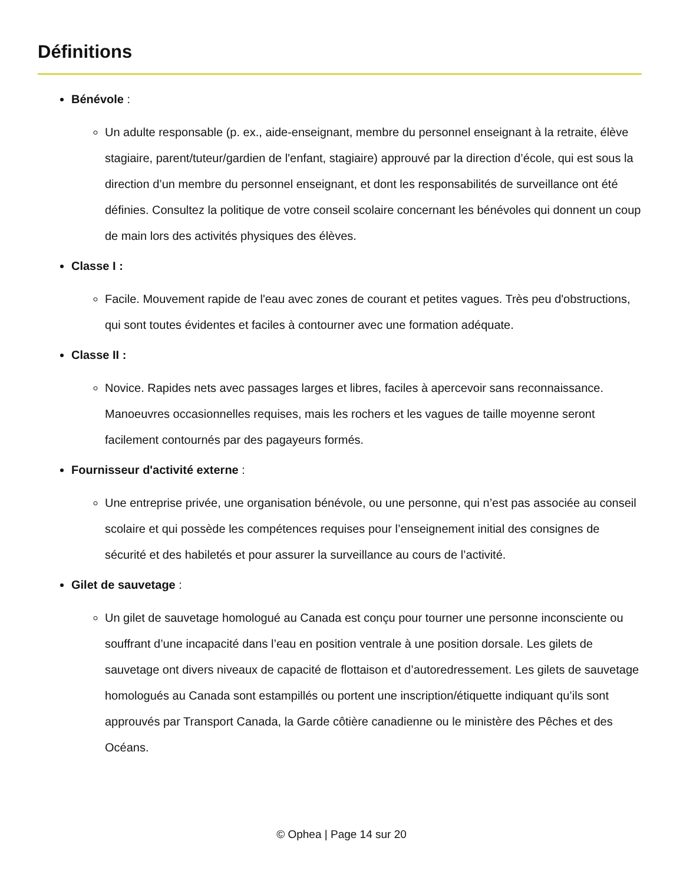Définitions
Bénévole :
Un adulte responsable (p. ex., aide-enseignant, membre du personnel enseignant à la retraite, élève stagiaire, parent/tuteur/gardien de l'enfant, stagiaire) approuvé par la direction d’école, qui est sous la direction d’un membre du personnel enseignant, et dont les responsabilités de surveillance ont été définies. Consultez la politique de votre conseil scolaire concernant les bénévoles qui donnent un coup de main lors des activités physiques des élèves.
Classe I :
Facile. Mouvement rapide de l'eau avec zones de courant et petites vagues. Très peu d'obstructions, qui sont toutes évidentes et faciles à contourner avec une formation adéquate.
Classe II :
Novice. Rapides nets avec passages larges et libres, faciles à apercevoir sans reconnaissance. Manoeuvres occasionnelles requises, mais les rochers et les vagues de taille moyenne seront facilement contournés par des pagayeurs formés.
Fournisseur d'activité externe :
Une entreprise privée, une organisation bénévole, ou une personne, qui n’est pas associée au conseil scolaire et qui possède les compétences requises pour l’enseignement initial des consignes de sécurité et des habiletés et pour assurer la surveillance au cours de l’activité.
Gilet de sauvetage :
Un gilet de sauvetage homologué au Canada est conçu pour tourner une personne inconsciente ou souffrant d’une incapacité dans l’eau en position ventrale à une position dorsale. Les gilets de sauvetage ont divers niveaux de capacité de flottaison et d’autoredressement. Les gilets de sauvetage homologués au Canada sont estampillés ou portent une inscription/étiquette indiquant qu’ils sont approuvés par Transport Canada, la Garde côtière canadienne ou le ministère des Pêches et des Océans.
© Ophea | Page 14 sur 20